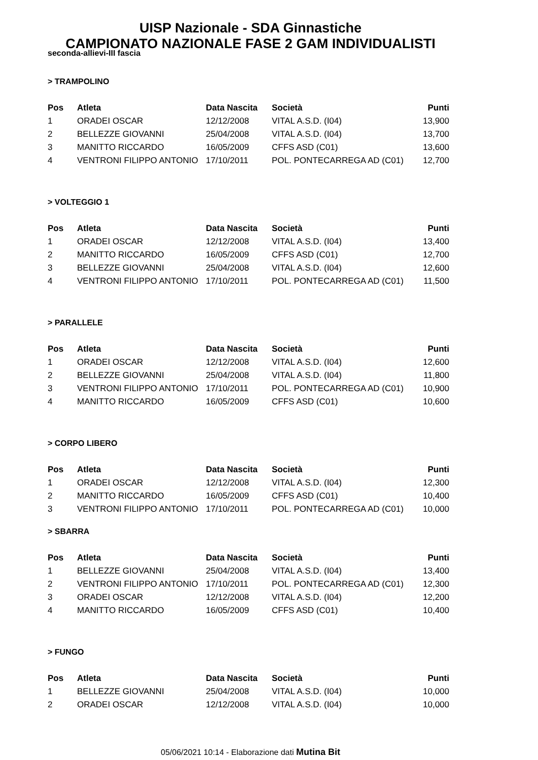UISP Nazionale - SDA Ginnastiche
CAMPIONATO NAZIONALE FASE 2 GAM INDIVIDUALISTI
seconda-allievi-III fascia
> TRAMPOLINO
| Pos | Atleta | Data Nascita | Società | Punti |
| --- | --- | --- | --- | --- |
| 1 | ORADEI OSCAR | 12/12/2008 | VITAL A.S.D. (I04) | 13,900 |
| 2 | BELLEZZE GIOVANNI | 25/04/2008 | VITAL A.S.D. (I04) | 13,700 |
| 3 | MANITTO RICCARDO | 16/05/2009 | CFFS ASD (C01) | 13,600 |
| 4 | VENTRONI FILIPPO ANTONIO | 17/10/2011 | POL. PONTECARREGA AD (C01) | 12,700 |
> VOLTEGGIO 1
| Pos | Atleta | Data Nascita | Società | Punti |
| --- | --- | --- | --- | --- |
| 1 | ORADEI OSCAR | 12/12/2008 | VITAL A.S.D. (I04) | 13,400 |
| 2 | MANITTO RICCARDO | 16/05/2009 | CFFS ASD (C01) | 12,700 |
| 3 | BELLEZZE GIOVANNI | 25/04/2008 | VITAL A.S.D. (I04) | 12,600 |
| 4 | VENTRONI FILIPPO ANTONIO | 17/10/2011 | POL. PONTECARREGA AD (C01) | 11,500 |
> PARALLELE
| Pos | Atleta | Data Nascita | Società | Punti |
| --- | --- | --- | --- | --- |
| 1 | ORADEI OSCAR | 12/12/2008 | VITAL A.S.D. (I04) | 12,600 |
| 2 | BELLEZZE GIOVANNI | 25/04/2008 | VITAL A.S.D. (I04) | 11,800 |
| 3 | VENTRONI FILIPPO ANTONIO | 17/10/2011 | POL. PONTECARREGA AD (C01) | 10,900 |
| 4 | MANITTO RICCARDO | 16/05/2009 | CFFS ASD (C01) | 10,600 |
> CORPO LIBERO
| Pos | Atleta | Data Nascita | Società | Punti |
| --- | --- | --- | --- | --- |
| 1 | ORADEI OSCAR | 12/12/2008 | VITAL A.S.D. (I04) | 12,300 |
| 2 | MANITTO RICCARDO | 16/05/2009 | CFFS ASD (C01) | 10,400 |
| 3 | VENTRONI FILIPPO ANTONIO | 17/10/2011 | POL. PONTECARREGA AD (C01) | 10,000 |
> SBARRA
| Pos | Atleta | Data Nascita | Società | Punti |
| --- | --- | --- | --- | --- |
| 1 | BELLEZZE GIOVANNI | 25/04/2008 | VITAL A.S.D. (I04) | 13,400 |
| 2 | VENTRONI FILIPPO ANTONIO | 17/10/2011 | POL. PONTECARREGA AD (C01) | 12,300 |
| 3 | ORADEI OSCAR | 12/12/2008 | VITAL A.S.D. (I04) | 12,200 |
| 4 | MANITTO RICCARDO | 16/05/2009 | CFFS ASD (C01) | 10,400 |
> FUNGO
| Pos | Atleta | Data Nascita | Società | Punti |
| --- | --- | --- | --- | --- |
| 1 | BELLEZZE GIOVANNI | 25/04/2008 | VITAL A.S.D. (I04) | 10,000 |
| 2 | ORADEI OSCAR | 12/12/2008 | VITAL A.S.D. (I04) | 10,000 |
05/06/2021 10:14 - Elaborazione dati Mutina Bit